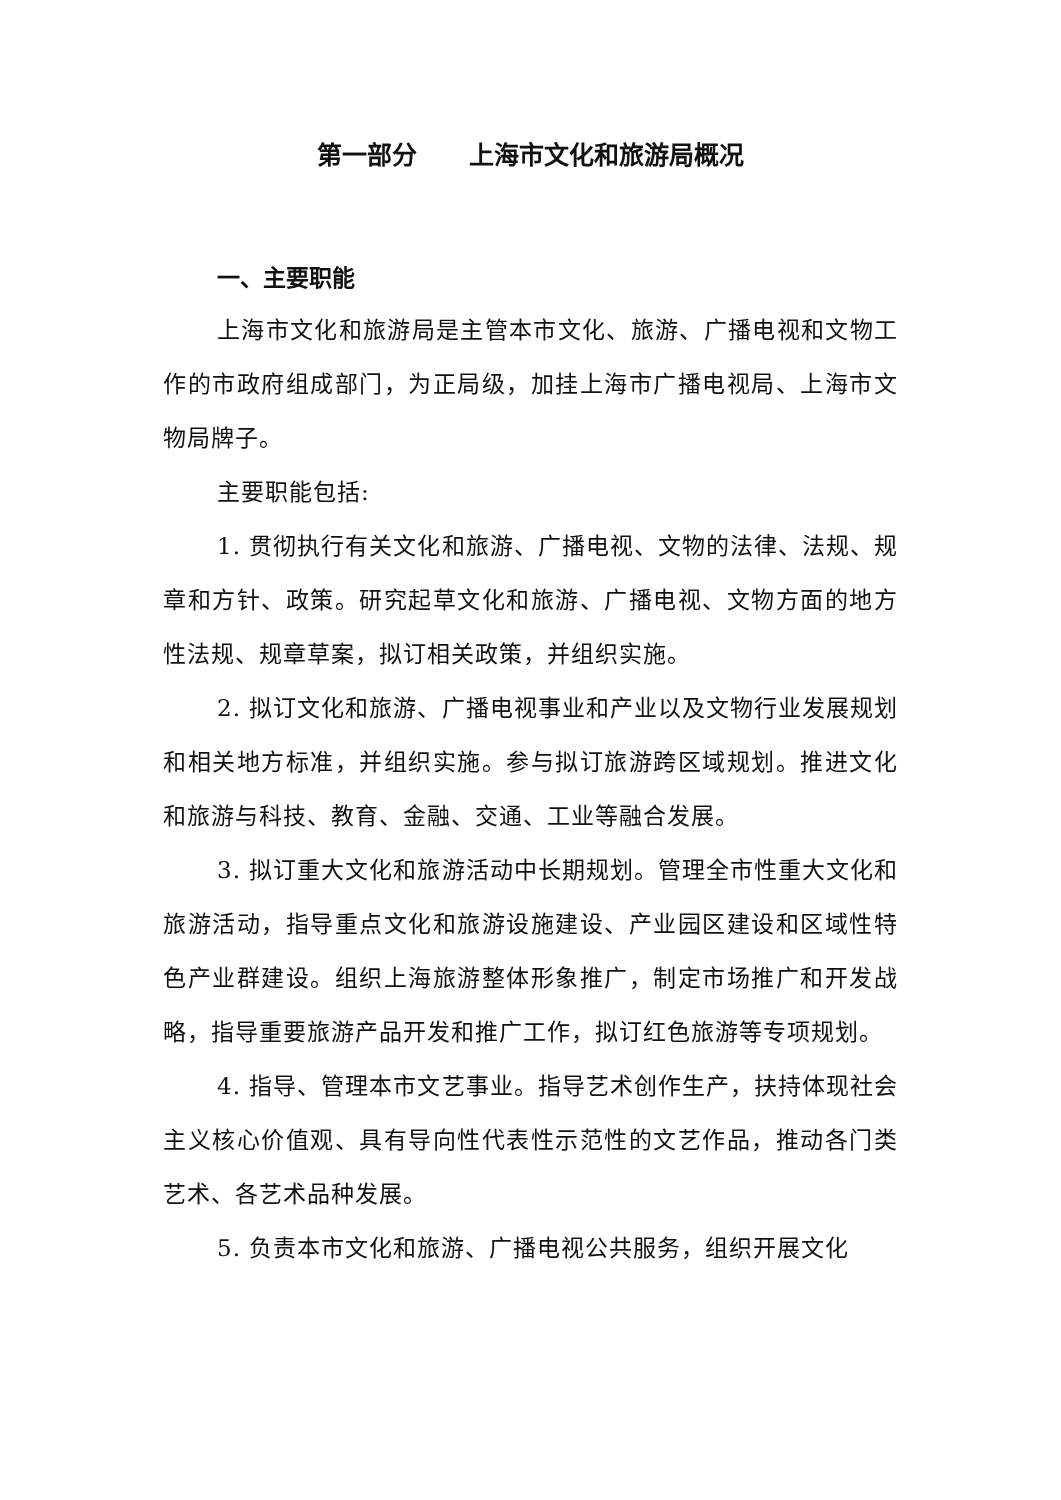第一部分 上海市文化和旅游局概况
一、主要职能
上海市文化和旅游局是主管本市文化、旅游、广播电视和文物工作的市政府组成部门，为正局级，加挂上海市广播电视局、上海市文物局牌子。
主要职能包括:
1. 贯彻执行有关文化和旅游、广播电视、文物的法律、法规、规章和方针、政策。研究起草文化和旅游、广播电视、文物方面的地方性法规、规章草案，拟订相关政策，并组织实施。
2. 拟订文化和旅游、广播电视事业和产业以及文物行业发展规划和相关地方标准，并组织实施。参与拟订旅游跨区域规划。推进文化和旅游与科技、教育、金融、交通、工业等融合发展。
3. 拟订重大文化和旅游活动中长期规划。管理全市性重大文化和旅游活动，指导重点文化和旅游设施建设、产业园区建设和区域性特色产业群建设。组织上海旅游整体形象推广，制定市场推广和开发战略，指导重要旅游产品开发和推广工作，拟订红色旅游等专项规划。
4. 指导、管理本市文艺事业。指导艺术创作生产，扶持体现社会主义核心价值观、具有导向性代表性示范性的文艺作品，推动各门类艺术、各艺术品种发展。
5. 负责本市文化和旅游、广播电视公共服务，组织开展文化